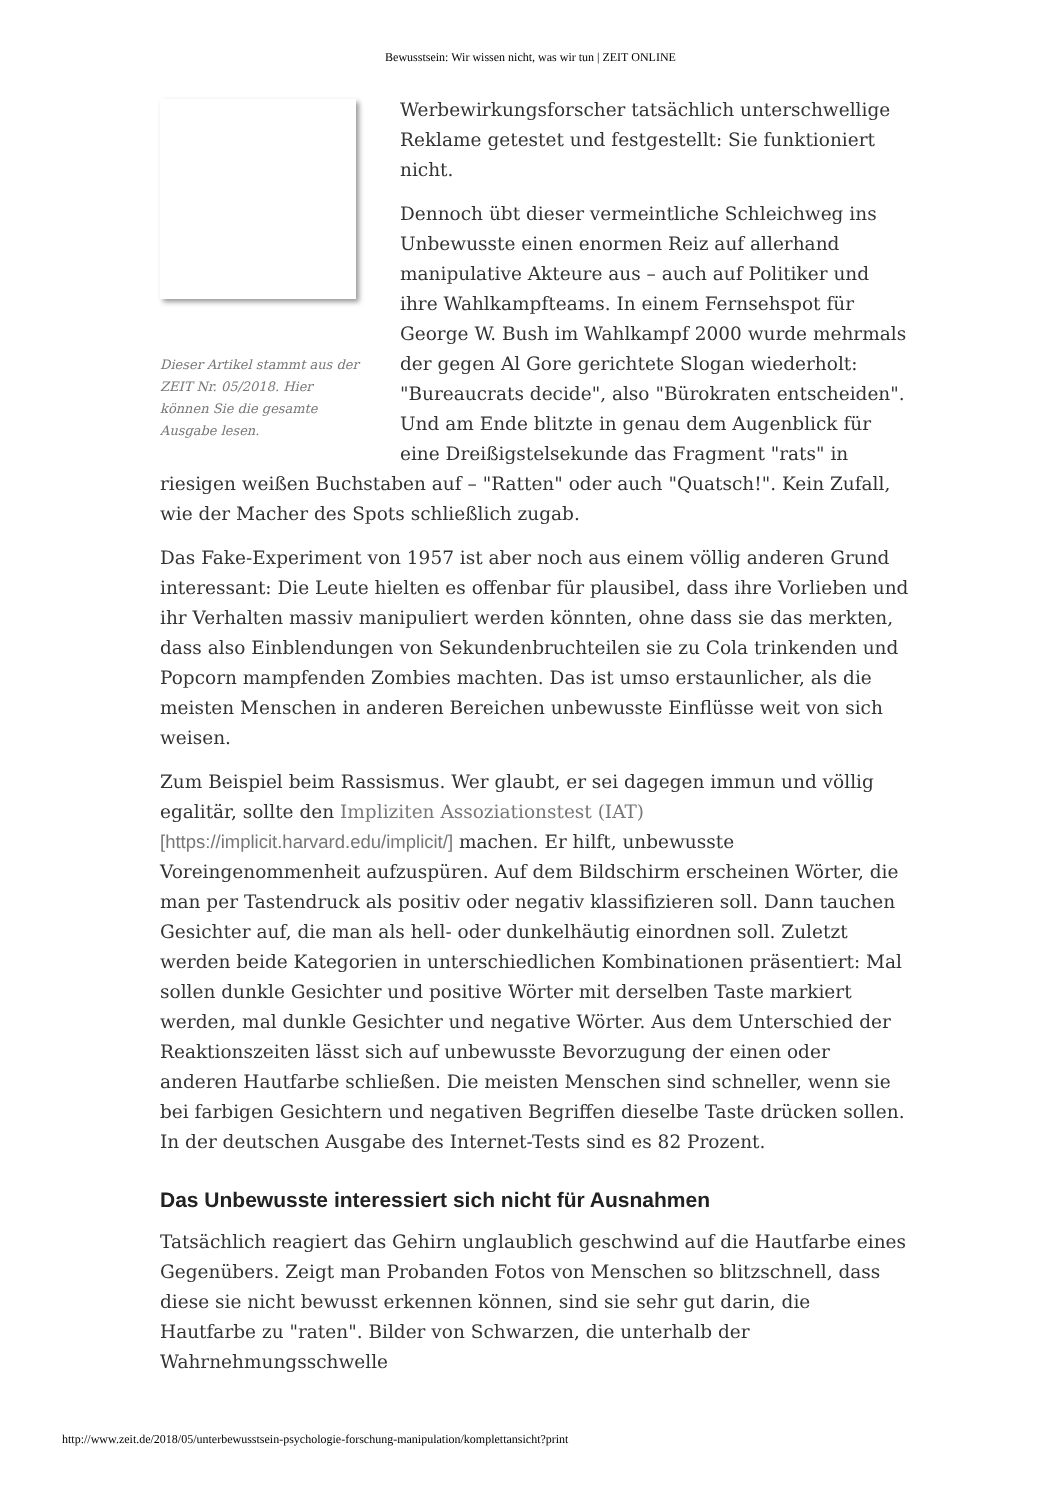Bewusstsein: Wir wissen nicht, was wir tun | ZEIT ONLINE
Dieser Artikel stammt aus der ZEIT Nr. 05/2018. Hier können Sie die gesamte Ausgabe lesen.
Werbewirkungsforscher tatsächlich unterschwellige Reklame getestet und festgestellt: Sie funktioniert nicht.
Dennoch übt dieser vermeintliche Schleichweg ins Unbewusste einen enormen Reiz auf allerhand manipulative Akteure aus – auch auf Politiker und ihre Wahlkampfteams. In einem Fernsehspot für George W. Bush im Wahlkampf 2000 wurde mehrmals der gegen Al Gore gerichtete Slogan wiederholt: "Bureaucrats decide", also "Bürokraten entscheiden". Und am Ende blitzte in genau dem Augenblick für eine Dreißigstelsekunde das Fragment "rats" in riesigen weißen Buchstaben auf – "Ratten" oder auch "Quatsch!". Kein Zufall, wie der Macher des Spots schließlich zugab.
Das Fake-Experiment von 1957 ist aber noch aus einem völlig anderen Grund interessant: Die Leute hielten es offenbar für plausibel, dass ihre Vorlieben und ihr Verhalten massiv manipuliert werden könnten, ohne dass sie das merkten, dass also Einblendungen von Sekundenbruchteilen sie zu Cola trinkenden und Popcorn mampfenden Zombies machten. Das ist umso erstaunlicher, als die meisten Menschen in anderen Bereichen unbewusste Einflüsse weit von sich weisen.
Zum Beispiel beim Rassismus. Wer glaubt, er sei dagegen immun und völlig egalitär, sollte den Impliziten Assoziationstest (IAT) [https://implicit.harvard.edu/implicit/] machen. Er hilft, unbewusste Voreingenommenheit aufzuspüren. Auf dem Bildschirm erscheinen Wörter, die man per Tastendruck als positiv oder negativ klassifizieren soll. Dann tauchen Gesichter auf, die man als hell- oder dunkelhäutig einordnen soll. Zuletzt werden beide Kategorien in unterschiedlichen Kombinationen präsentiert: Mal sollen dunkle Gesichter und positive Wörter mit derselben Taste markiert werden, mal dunkle Gesichter und negative Wörter. Aus dem Unterschied der Reaktionszeiten lässt sich auf unbewusste Bevorzugung der einen oder anderen Hautfarbe schließen. Die meisten Menschen sind schneller, wenn sie bei farbigen Gesichtern und negativen Begriffen dieselbe Taste drücken sollen. In der deutschen Ausgabe des Internet-Tests sind es 82 Prozent.
Das Unbewusste interessiert sich nicht für Ausnahmen
Tatsächlich reagiert das Gehirn unglaublich geschwind auf die Hautfarbe eines Gegenübers. Zeigt man Probanden Fotos von Menschen so blitzschnell, dass diese sie nicht bewusst erkennen können, sind sie sehr gut darin, die Hautfarbe zu "raten". Bilder von Schwarzen, die unterhalb der Wahrnehmungsschwelle
http://www.zeit.de/2018/05/unterbewusstsein-psychologie-forschung-manipulation/komplettansicht?print